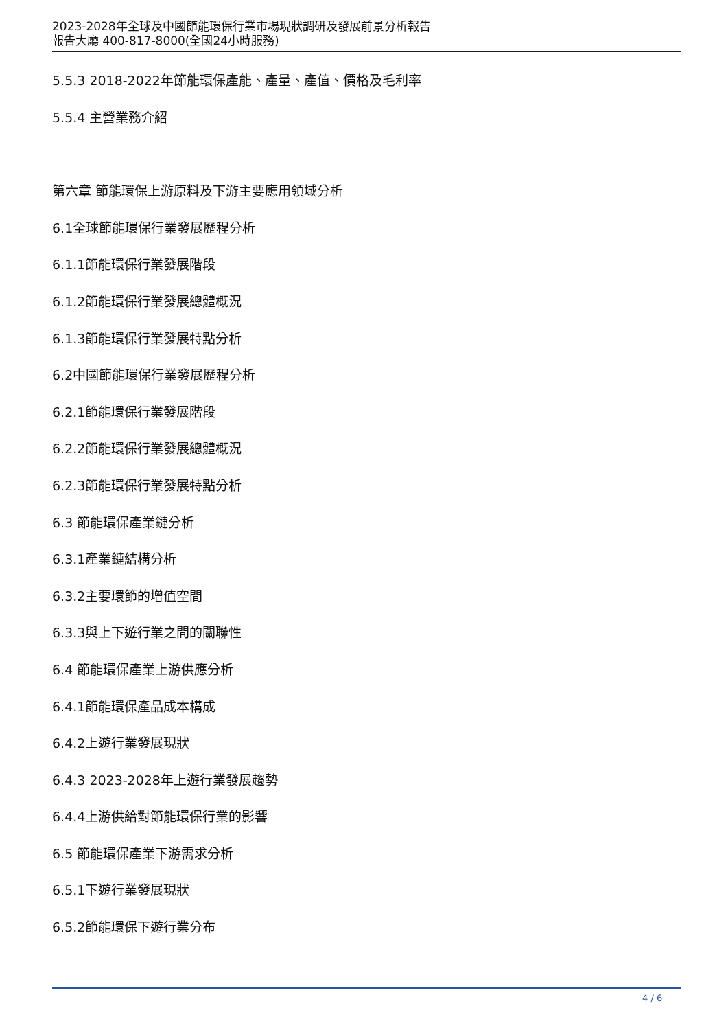2023-2028年全球及中國節能環保行業市場現狀調研及發展前景分析報告
報告大廳 400-817-8000(全國24小時服務)
5.5.3 2018-2022年節能環保產能、產量、產值、價格及毛利率
5.5.4 主營業務介紹
第六章 節能環保上游原料及下游主要應用領域分析
6.1全球節能環保行業發展歷程分析
6.1.1節能環保行業發展階段
6.1.2節能環保行業發展總體概況
6.1.3節能環保行業發展特點分析
6.2中國節能環保行業發展歷程分析
6.2.1節能環保行業發展階段
6.2.2節能環保行業發展總體概況
6.2.3節能環保行業發展特點分析
6.3 節能環保產業鏈分析
6.3.1產業鏈結構分析
6.3.2主要環節的增值空間
6.3.3與上下遊行業之間的關聯性
6.4 節能環保產業上游供應分析
6.4.1節能環保產品成本構成
6.4.2上遊行業發展現狀
6.4.3 2023-2028年上遊行業發展趨勢
6.4.4上游供給對節能環保行業的影響
6.5 節能環保產業下游需求分析
6.5.1下遊行業發展現狀
6.5.2節能環保下遊行業分布
4 / 6